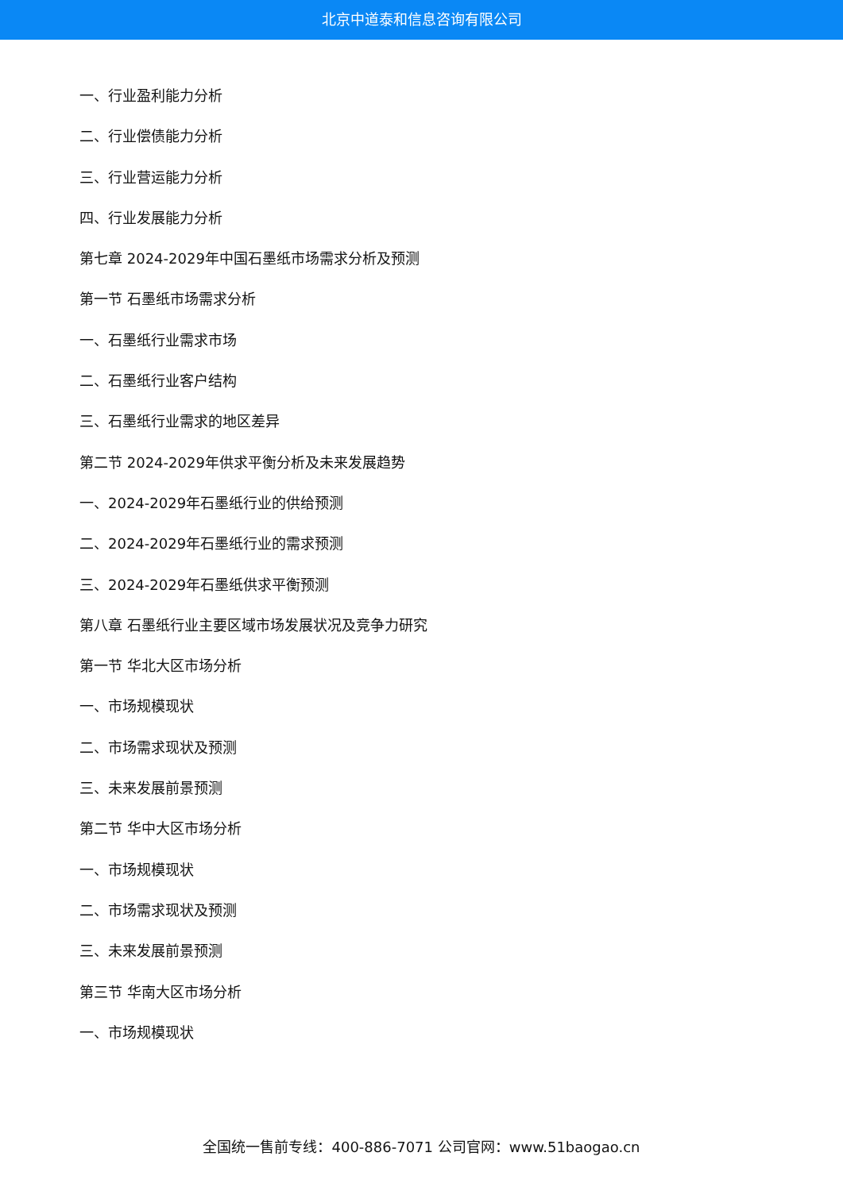北京中道泰和信息咨询有限公司
一、行业盈利能力分析
二、行业偿债能力分析
三、行业营运能力分析
四、行业发展能力分析
第七章 2024-2029年中国石墨纸市场需求分析及预测
第一节 石墨纸市场需求分析
一、石墨纸行业需求市场
二、石墨纸行业客户结构
三、石墨纸行业需求的地区差异
第二节 2024-2029年供求平衡分析及未来发展趋势
一、2024-2029年石墨纸行业的供给预测
二、2024-2029年石墨纸行业的需求预测
三、2024-2029年石墨纸供求平衡预测
第八章 石墨纸行业主要区域市场发展状况及竞争力研究
第一节 华北大区市场分析
一、市场规模现状
二、市场需求现状及预测
三、未来发展前景预测
第二节 华中大区市场分析
一、市场规模现状
二、市场需求现状及预测
三、未来发展前景预测
第三节 华南大区市场分析
一、市场规模现状
全国统一售前专线：400-886-7071 公司官网：www.51baogao.cn